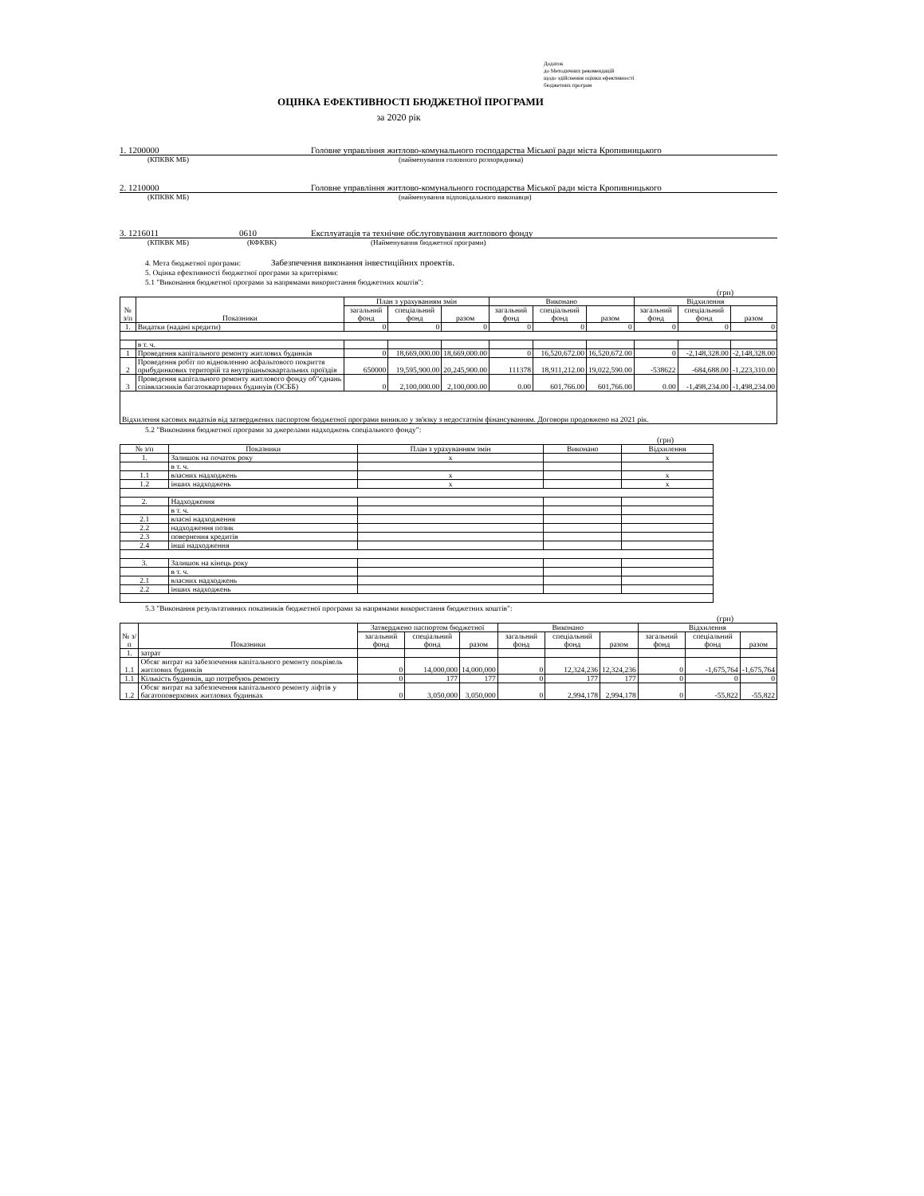Додаток
до Методичних рекомендацій
щодо здійснення оцінки ефективності
бюджетних програм
ОЦІНКА ЕФЕКТИВНОСТІ БЮДЖЕТНОЇ ПРОГРАМИ
за 2020 рік
1. 1200000 Головне управління житлово-комунального господарства Міської ради міста Кропивницького
(КПКВК МБ) (найменування головного розпорядника)
2. 1210000 Головне управління житлово-комунального господарства Міської ради міста Кропивницького
(КПКВК МБ) (найменування відповідального виконавця)
3. 1216011 0610 Експлуатація та технічне обслуговування житлового фонду
(КПКВК МБ) (КФКВК) (Найменування бюджетної програми)
4. Мета бюджетної програми: Забезпечення виконання інвестиційних проектів.
5. Оцінка ефективності бюджетної програми за критеріями:
5.1 "Виконання бюджетної програми за напрямами використання бюджетних коштів":
(грн)
| № з/п | Показники | План з урахуванням змін | | | Виконано | | | Відхилення | | |
| --- | --- | --- | --- | --- | --- | --- | --- | --- | --- | --- |
| | | загальний фонд | спеціальний фонд | разом | загальний фонд | спеціальний фонд | разом | загальний фонд | спеціальний фонд | разом |
| 1. | Видатки (надані кредити) | 0 | 0 | 0 | 0 | 0 | 0 | 0 | 0 | 0 |
| | в т. ч. | | | | | | | | | |
| 1 | Проведення капітального ремонту житлових будинків | 0 | 18,669,000.00 | 18,669,000.00 | 0 | 16,520,672.00 | 16,520,672.00 | 0 | -2,148,328.00 | -2,148,328.00 |
| 2 | Проведення робіт по відновленню асфальтового покриття прибудинкових територій та внутрішньоквартальних проїздів | 650000 | 19,595,900.00 | 20,245,900.00 | 111378 | 18,911,212.00 | 19,022,590.00 | -538622 | -684,688.00 | -1,223,310.00 |
| 3 | Проведення капітального ремонту житлового фонду об"єднань співвласників багатоквартирних будинуів (ОСББ) | 0 | 2,100,000.00 | 2,100,000.00 | 0.00 | 601,766.00 | 601,766.00 | 0.00 | -1,498,234.00 | -1,498,234.00 |
| Відхилення касових видатків від затверджених паспортом бюджетної програми виникло у зв'язку з недостатнім фінансуванням. Договори продовжено на 2021 рік. | | | | | | | | | | |
5.2 "Виконання бюджетної програми за джерелами надходжень спеціального фонду":
(грн)
| № з/п | Показники | План з урахуванням змін | Виконано | Відхилення |
| --- | --- | --- | --- | --- |
| 1. | Залишок на початок року | х | | х |
| | в т. ч. | | | |
| 1.1 | власних надходжень | х | | х |
| 1.2 | інших надходжень | х | | х |
| 2. | Надходження | | | |
| | в т. ч. | | | |
| 2.1 | власні надходження | | | |
| 2.2 | надходження позик | | | |
| 2.3 | повернення кредитів | | | |
| 2.4 | інші надходження | | | |
| 3. | Залишок на кінець року | | | |
| | в т. ч. | | | |
| 2.1 | власних надходжень | | | |
| 2.2 | інших надходжень | | | |
5.3 "Виконання результативних показників бюджетної програми за напрямами використання бюджетних коштів":
(грн)
| № з/п | Показники | Затверджено паспортом бюджетної | | | Виконано | | | Відхилення | | |
| --- | --- | --- | --- | --- | --- | --- | --- | --- | --- | --- |
| | | загальний фонд | спеціальний фонд | разом | загальний фонд | спеціальний фонд | разом | загальний фонд | спеціальний фонд | разом |
| 1. | затрат | | | | | | | | | |
| 1.1 | Обсяг витрат на забезпечення капітального ремонту покрівель житлових будинків | 0 | 14,000,000 | 14,000,000 | 0 | 12,324,236 | 12,324,236 | 0 | -1,675,764 | -1,675,764 |
| 1.1 | Кількість будинків, що потребуюь ремонту | 0 | 177 | 177 | 0 | 177 | 177 | 0 | 0 | 0 |
| 1.2 | Обсяг витрат на забезпечення капітального ремонту ліфтів у багатоповерхових житлових будинках | 0 | 3,050,000 | 3,050,000 | 0 | 2,994,178 | 2,994,178 | 0 | -55,822 | -55,822 |